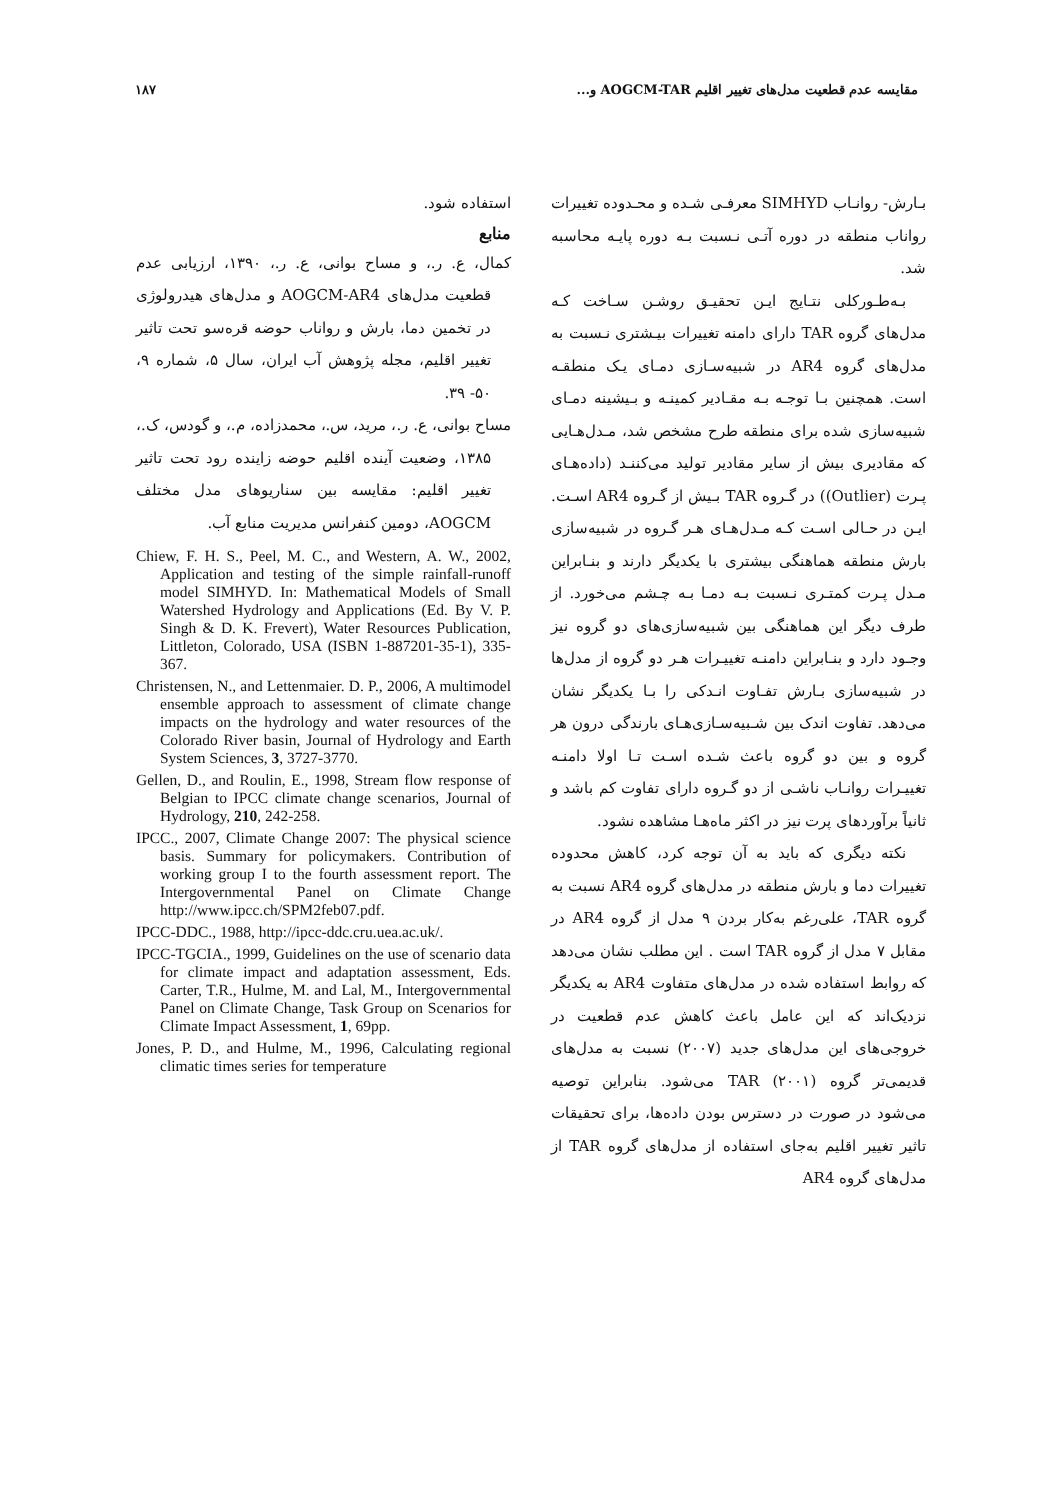مقایسه عدم قطعیت مدل‌های تغییر اقلیم AOGCM-TAR و... ۱۸۷
بـارش- روانـاب SIMHYD معرفـی شـده و محـدوده تغییرات رواناب منطقه در دوره آتـی نـسبت بـه دوره پایـه محاسبه شد.
بـه‌طـورکلی نتـایج ایـن تحقیـق روشـن سـاخت کـه مدل‌های گروه TAR دارای دامنه تغییرات بیـشتری نـسبت به مدل‌های گروه AR4 در شبیه‌سـازی دمـای یـک منطقـه است. همچنین بـا توجـه بـه مقـادیر کمینـه و بـیشینه دمـای شبیه‌سازی شده برای منطقه طرح مشخص شد، مـدل‌هـایی که مقادیری بیش از سایر مقادیر تولید می‌کننـد (داده‌هـای پـرت (Outlier)) در گـروه TAR بـیش از گـروه AR4 اسـت. ایـن در حـالی اسـت کـه مـدل‌هـای هـر گـروه در شبیه‌سازی بارش منطقه هماهنگی بیشتری با یکدیگر دارند و بنـابراین مـدل پـرت کمتـری نـسبت بـه دمـا بـه چـشم می‌خورد. از طرف دیگر این هماهنگی بین شبیه‌سازی‌های دو گروه نیز وجـود دارد و بنـابراین دامنـه تغییـرات هـر دو گروه از مدل‌ها در شبیه‌سازی بـارش تفـاوت انـدکی را بـا یکدیگر نشان می‌دهد. تفاوت اندک بین شـبیه‌سـازی‌هـای بارندگی درون هر گروه و بین دو گروه باعث شـده اسـت تـا اولا دامنـه تغییـرات روانـاب ناشـی از دو گـروه دارای تفاوت کم باشد و ثانیاً برآوردهای پرت نیز در اکثر ماه‌هـا مشاهده نشود.
نکته دیگری که باید به آن توجه کرد، کاهش محدوده تغییرات دما و بارش منطقه در مدل‌های گروه AR4 نسبت به گروه TAR، علی‌رغم به‌کار بردن ۹ مدل از گروه AR4 در مقابل ۷ مدل از گروه TAR است . این مطلب نشان می‌دهد که روابط استفاده شده در مدل‌های متفاوت AR4 به یکدیگر نزدیک‌اند که این عامل باعث کاهش عدم قطعیت در خروجی‌های این مدل‌های جدید (۲۰۰۷) نسبت به مدل‌های قدیمی‌تر گروه TAR (۲۰۰۱) می‌شود. بنابراین توصیه می‌شود در صورت در دسترس بودن داده‌ها، برای تحقیقات تاثیر تغییر اقلیم به‌جای استفاده از مدل‌های گروه TAR از مدل‌های گروه AR4
استفاده شود.
منابع
کمال، ع. ر.، و مساح بوانی، ع. ر.، ۱۳۹۰، ارزیابی عدم قطعیت مدل‌های AOGCM-AR4 و مدل‌های هیدرولوژی در تخمین دما، بارش و رواناب حوضه قره‌سو تحت تاثیر تغییر اقلیم، مجله پژوهش آب ایران، سال ۵، شماره ۹، ۵۰- ۳۹.
مساح بوانی، ع. ر.، مرید، س.، محمدزاده، م.، و گودس، ک.، ۱۳۸۵، وضعیت آینده اقلیم حوضه زاینده رود تحت تاثیر تغییر اقلیم: مقایسه بین سناریوهای مدل مختلف AOGCM، دومین کنفرانس مدیریت منابع آب.
Chiew, F. H. S., Peel, M. C., and Western, A. W., 2002, Application and testing of the simple rainfall-runoff model SIMHYD. In: Mathematical Models of Small Watershed Hydrology and Applications (Ed. By V. P. Singh & D. K. Frevert), Water Resources Publication, Littleton, Colorado, USA (ISBN 1-887201-35-1), 335-367.
Christensen, N., and Lettenmaier. D. P., 2006, A multimodel ensemble approach to assessment of climate change impacts on the hydrology and water resources of the Colorado River basin, Journal of Hydrology and Earth System Sciences, 3, 3727-3770.
Gellen, D., and Roulin, E., 1998, Stream flow response of Belgian to IPCC climate change scenarios, Journal of Hydrology, 210, 242-258.
IPCC., 2007, Climate Change 2007: The physical science basis. Summary for policymakers. Contribution of working group I to the fourth assessment report. The Intergovernmental Panel on Climate Change http://www.ipcc.ch/SPM2feb07.pdf.
IPCC-DDC., 1988, http://ipcc-ddc.cru.uea.ac.uk/.
IPCC-TGCIA., 1999, Guidelines on the use of scenario data for climate impact and adaptation assessment, Eds. Carter, T.R., Hulme, M. and Lal, M., Intergovernmental Panel on Climate Change, Task Group on Scenarios for Climate Impact Assessment, 1, 69pp.
Jones, P. D., and Hulme, M., 1996, Calculating regional climatic times series for temperature